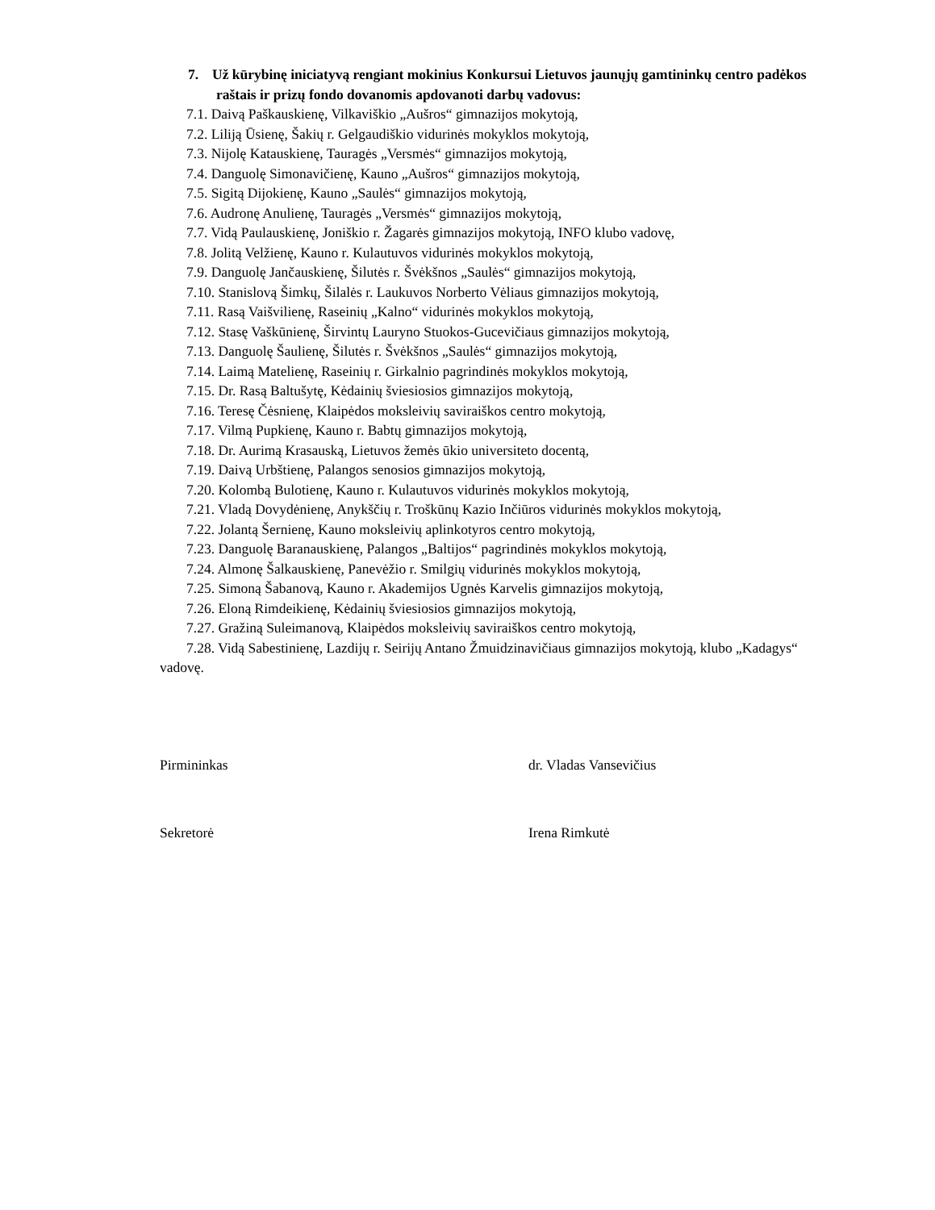7. Už kūrybinę iniciatyvą rengiant mokinius Konkursui Lietuvos jaunųjų gamtininkų centro padėkos raštais ir prizų fondo dovanomis apdovanoti darbų vadovus:
7.1. Daivą Paškauskienę, Vilkaviškio „Aušros“ gimnazijos mokytoją,
7.2. Liliją Ūsienę, Šakių r. Gelgaudiškio vidurinės mokyklos mokytoją,
7.3. Nijolę Katauskienę, Tauragės „Versmės“ gimnazijos mokytoją,
7.4. Danguolę Simonavičienę, Kauno „Aušros“ gimnazijos mokytoją,
7.5. Sigitą Dijokienę, Kauno „Saulės“ gimnazijos mokytoją,
7.6. Audronę Anulienę, Tauragės „Versmės“ gimnazijos mokytoją,
7.7. Vidą Paulauskienę, Joniškio r. Žagarės gimnazijos mokytoją, INFO klubo vadovę,
7.8. Jolitą Velžienę, Kauno r. Kulautuvos vidurinės mokyklos mokytoją,
7.9. Danguolę Jančauskienę, Šilutės r. Švėkšnos „Saulės“ gimnazijos mokytoją,
7.10. Stanislovą Šimkų, Šilalės r. Laukuvos Norberto Vėliaus gimnazijos mokytoją,
7.11. Rasą Vaišvilienę, Raseinių „Kalno“ vidurinės mokyklos mokytoją,
7.12. Stasę Vaškūnienę, Širvintų Lauryno Stuokos-Gucevičiaus gimnazijos mokytoją,
7.13. Danguolę Šaulienę, Šilutės r. Švėkšnos „Saulės“ gimnazijos mokytoją,
7.14. Laimą Matelienę, Raseinių r. Girkalnio pagrindinės mokyklos mokytoją,
7.15. Dr. Rasą Baltušytę, Kėdainių šviesiosios gimnazijos mokytoją,
7.16. Teresę Čėsnienę, Klaipėdos moksleivių saviraiškos centro mokytoją,
7.17. Vilmą Pupkienę, Kauno r. Babtų gimnazijos mokytoją,
7.18. Dr. Aurimą Krasauską, Lietuvos žemės ūkio universiteto docentą,
7.19. Daivą Urbštienę, Palangos senosios gimnazijos mokytoją,
7.20. Kolombą Bulotienę, Kauno r. Kulautuvos vidurinės mokyklos mokytoją,
7.21. Vladą Dovydėnienę, Anykščių r. Troškūnų Kazio Inčiūros vidurinės mokyklos mokytoją,
7.22. Jolantą Šernienę, Kauno moksleivių aplinkotyros centro mokytoją,
7.23. Danguolę Baranauskienę, Palangos „Baltijos“ pagrindinės mokyklos mokytoją,
7.24. Almonę Šalkauskienę, Panevėžio r. Smilgių vidurinės mokyklos mokytoją,
7.25. Simoną Šabanovą, Kauno r. Akademijos Ugnės Karvelis gimnazijos mokytoją,
7.26. Eloną Rimdeikienę, Kėdainių šviesiosios gimnazijos mokytoją,
7.27. Gražiną Suleimanovą, Klaipėdos moksleivių saviraiškos centro mokytoją,
7.28. Vidą Sabestinienę, Lazdijų r. Seirijų Antano Žmuidzinavičiaus gimnazijos mokytoją, klubo „Kadagys“ vadovę.
Pirmininkas dr. Vladas Vansevičius
Sekretorė Irena Rimkutė